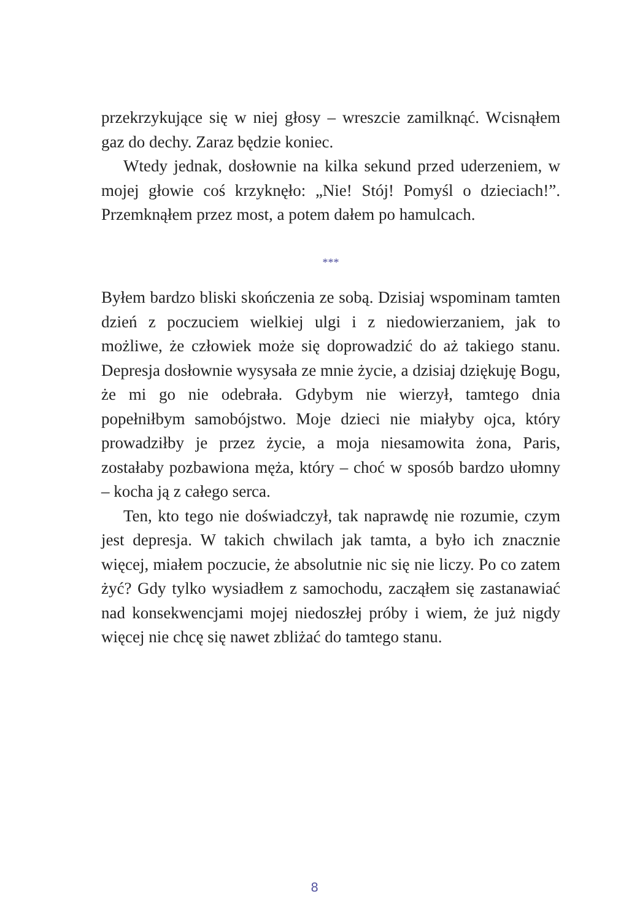przekrzykujące się w niej głosy – wreszcie zamilknąć. Wcisnąłem gaz do dechy. Zaraz będzie koniec.
Wtedy jednak, dosłownie na kilka sekund przed uderzeniem, w mojej głowie coś krzyknęło: „Nie! Stój! Pomyśl o dzieciach!”. Przemknąłem przez most, a potem dałem po hamulcach.
***
Byłem bardzo bliski skończenia ze sobą. Dzisiaj wspominam tamten dzień z poczuciem wielkiej ulgi i z niedowierzaniem, jak to możliwe, że człowiek może się doprowadzić do aż takiego stanu. Depresja dosłownie wysysała ze mnie życie, a dzisiaj dziękuję Bogu, że mi go nie odebrała. Gdybym nie wierzył, tamtego dnia popełniłbym samobójstwo. Moje dzieci nie miałyby ojca, który prowadziłby je przez życie, a moja niesamowita żona, Paris, zostałaby pozbawiona męża, który – choć w sposób bardzo ułomny – kocha ją z całego serca.
Ten, kto tego nie doświadczył, tak naprawdę nie rozumie, czym jest depresja. W takich chwilach jak tamta, a było ich znacznie więcej, miałem poczucie, że absolutnie nic się nie liczy. Po co zatem żyć? Gdy tylko wysiadłem z samochodu, zacząłem się zastanawiać nad konsekwencjami mojej niedoszłej próby i wiem, że już nigdy więcej nie chcę się nawet zbliżać do tamtego stanu.
8